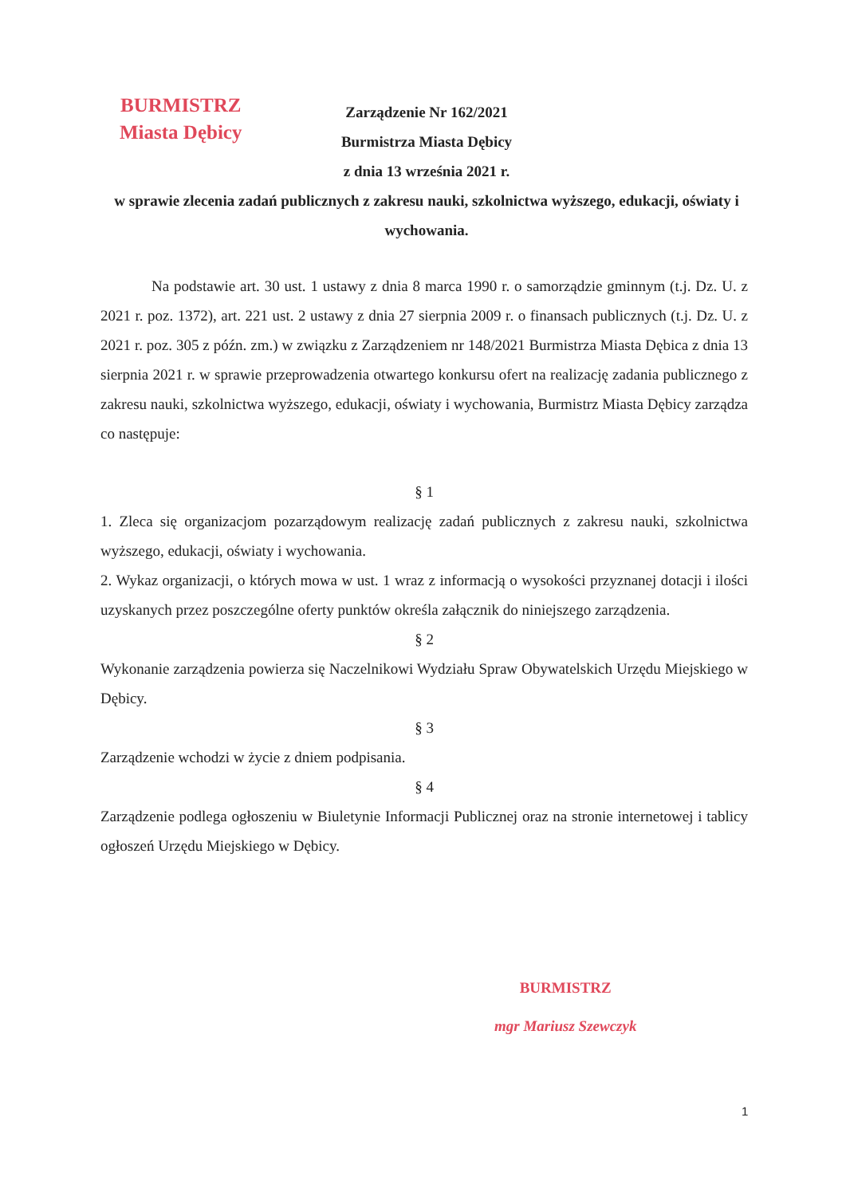BURMISTRZ
Miasta Dębicy
Zarządzenie Nr 162/2021
Burmistrza Miasta Dębicy
z dnia 13 września 2021 r.
w sprawie zlecenia zadań publicznych z zakresu nauki, szkolnictwa wyższego, edukacji, oświaty i wychowania.
Na podstawie art. 30 ust. 1 ustawy z dnia 8 marca 1990 r. o samorządzie gminnym (t.j. Dz. U. z 2021 r. poz. 1372), art. 221 ust. 2 ustawy z dnia 27 sierpnia 2009 r. o finansach publicznych (t.j. Dz. U. z 2021 r. poz. 305 z późn. zm.) w związku z Zarządzeniem nr 148/2021 Burmistrza Miasta Dębica z dnia 13 sierpnia 2021 r. w sprawie przeprowadzenia otwartego konkursu ofert na realizację zadania publicznego z zakresu nauki, szkolnictwa wyższego, edukacji, oświaty i wychowania, Burmistrz Miasta Dębicy zarządza co następuje:
§ 1
1. Zleca się organizacjom pozarządowym realizację zadań publicznych z zakresu nauki, szkolnictwa wyższego, edukacji, oświaty i wychowania.
2. Wykaz organizacji, o których mowa w ust. 1 wraz z informacją o wysokości przyznanej dotacji i ilości uzyskanych przez poszczególne oferty punktów określa załącznik do niniejszego zarządzenia.
§ 2
Wykonanie zarządzenia powierza się Naczelnikowi Wydziału Spraw Obywatelskich Urzędu Miejskiego w Dębicy.
§ 3
Zarządzenie wchodzi w życie z dniem podpisania.
§ 4
Zarządzenie podlega ogłoszeniu w Biuletynie Informacji Publicznej oraz na stronie internetowej i tablicy ogłoszeń Urzędu Miejskiego w Dębicy.
BURMISTRZ
mgr Mariusz Szewczyk
1